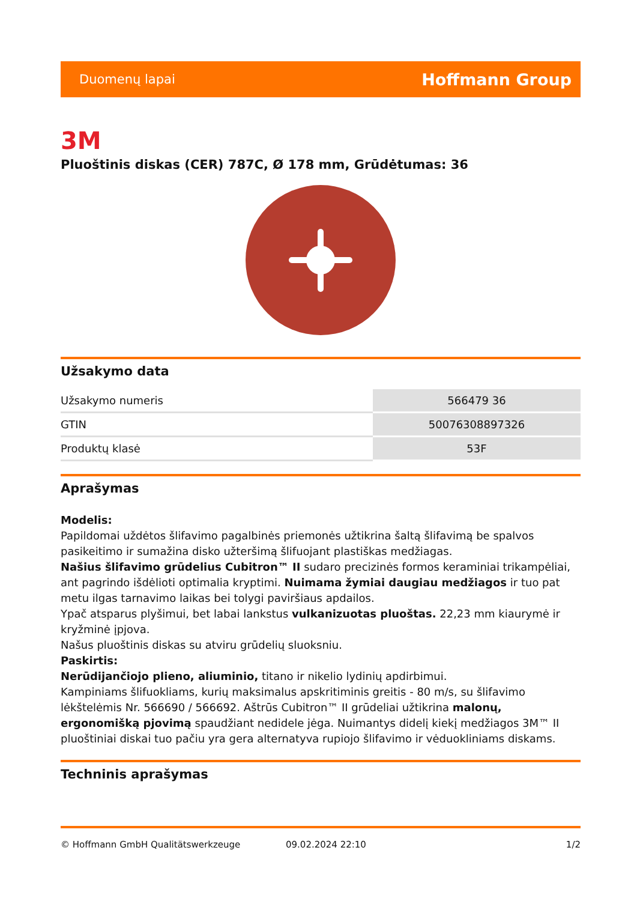Duomenų lapai Hoffmann Group
3M
Pluoštinis diskas (CER) 787C, Ø 178 mm, Grūdėtumas: 36
Užsakymo data
| Užsakymo numeris | 566479 36 |
| GTIN | 50076308897326 |
| Produktų klasė | 53F |
Aprašymas
Modelis:
Papildomai uždėtos šlifavimo pagalbinės priemonės užtikrina šaltą šlifavimą be spalvos pasikeitimo ir sumažina disko užteršimą šlifuojant plastiškas medžiagas.
Našius šlifavimo grūdelius Cubitron™ II sudaro precizinės formos keraminiai trikampėliai, ant pagrindo išdėlioti optimalia kryptimi. Nuimama žymiai daugiau medžiagos ir tuo pat metu ilgas tarnavimo laikas bei tolygi paviršiaus apdailos.
Ypač atsparus plyšimui, bet labai lankstus vulkanizuotas pluoštas. 22,23 mm kiaurymė ir kryžminė įpjova.
Našus pluoštinis diskas su atviru grūdelių sluoksniu.
Paskirtis:
Nerūdijančiojo plieno, aliuminio, titano ir nikelio lydinių apdirbimui.
Kampiniams šlifuokliams, kurių maksimalus apskritiminis greitis - 80 m/s, su šlifavimo lėkštelėmis Nr. 566690 / 566692. Aštrūs Cubitron™ II grūdeliai užtikrina malonų, ergonomišką pjovimą spaudžiant nedidele jėga. Nuimantys didelį kiekį medžiagos 3M™ II pluoštiniai diskai tuo pačiu yra gera alternatyva rupiojo šlifavimo ir vėduokliniams diskams.
Techninis aprašymas
© Hoffmann GmbH Qualitätswerkzeuge 09.02.2024 22:10 1/2